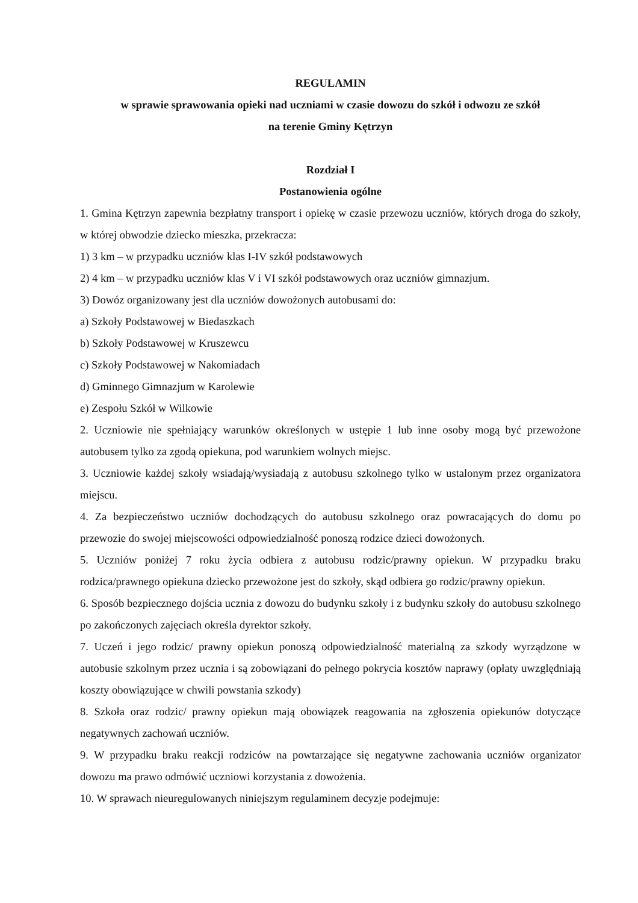REGULAMIN
w sprawie sprawowania opieki nad uczniami w czasie dowozu do szkół i odwozu ze szkół
na terenie Gminy Kętrzyn
Rozdział I
Postanowienia ogólne
1. Gmina Kętrzyn zapewnia bezpłatny transport i opiekę w czasie przewozu uczniów, których droga do szkoły, w której obwodzie dziecko mieszka, przekracza:
1) 3 km – w przypadku uczniów klas I-IV szkół podstawowych
2) 4 km – w przypadku uczniów klas V i VI szkół podstawowych oraz uczniów gimnazjum.
3) Dowóz organizowany jest dla uczniów dowożonych autobusami do:
a) Szkoły Podstawowej w Biedaszkach
b) Szkoły Podstawowej w Kruszewcu
c) Szkoły Podstawowej w Nakomiadach
d) Gminnego Gimnazjum w Karolewie
e) Zespołu Szkół w Wilkowie
2. Uczniowie nie spełniający warunków określonych w ustępie 1 lub inne osoby mogą być przewożone autobusem tylko za zgodą opiekuna, pod warunkiem wolnych miejsc.
3. Uczniowie każdej szkoły wsiadają/wysiadają z autobusu szkolnego tylko w ustalonym przez organizatora miejscu.
4. Za bezpieczeństwo uczniów dochodzących do autobusu szkolnego oraz powracających do domu po przewozie do swojej miejscowości odpowiedzialność ponoszą rodzice dzieci dowożonych.
5. Uczniów poniżej 7 roku życia odbiera z autobusu rodzic/prawny opiekun. W przypadku braku rodzica/prawnego opiekuna dziecko przewożone jest do szkoły, skąd odbiera go rodzic/prawny opiekun.
6. Sposób bezpiecznego dojścia ucznia z dowozu do budynku szkoły i z budynku szkoły do autobusu szkolnego po zakończonych zajęciach określa dyrektor szkoły.
7. Uczeń i jego rodzic/ prawny opiekun ponoszą odpowiedzialność materialną za szkody wyrządzone w autobusie szkolnym przez ucznia i są zobowiązani do pełnego pokrycia kosztów naprawy (opłaty uwzględniają koszty obowiązujące w chwili powstania szkody)
8. Szkoła oraz rodzic/ prawny opiekun mają obowiązek reagowania na zgłoszenia opiekunów dotyczące negatywnych zachowań uczniów.
9. W przypadku braku reakcji rodziców na powtarzające się negatywne zachowania uczniów organizator dowozu ma prawo odmówić uczniowi korzystania z dowożenia.
10. W sprawach nieuregulowanych niniejszym regulaminem decyzje podejmuje: